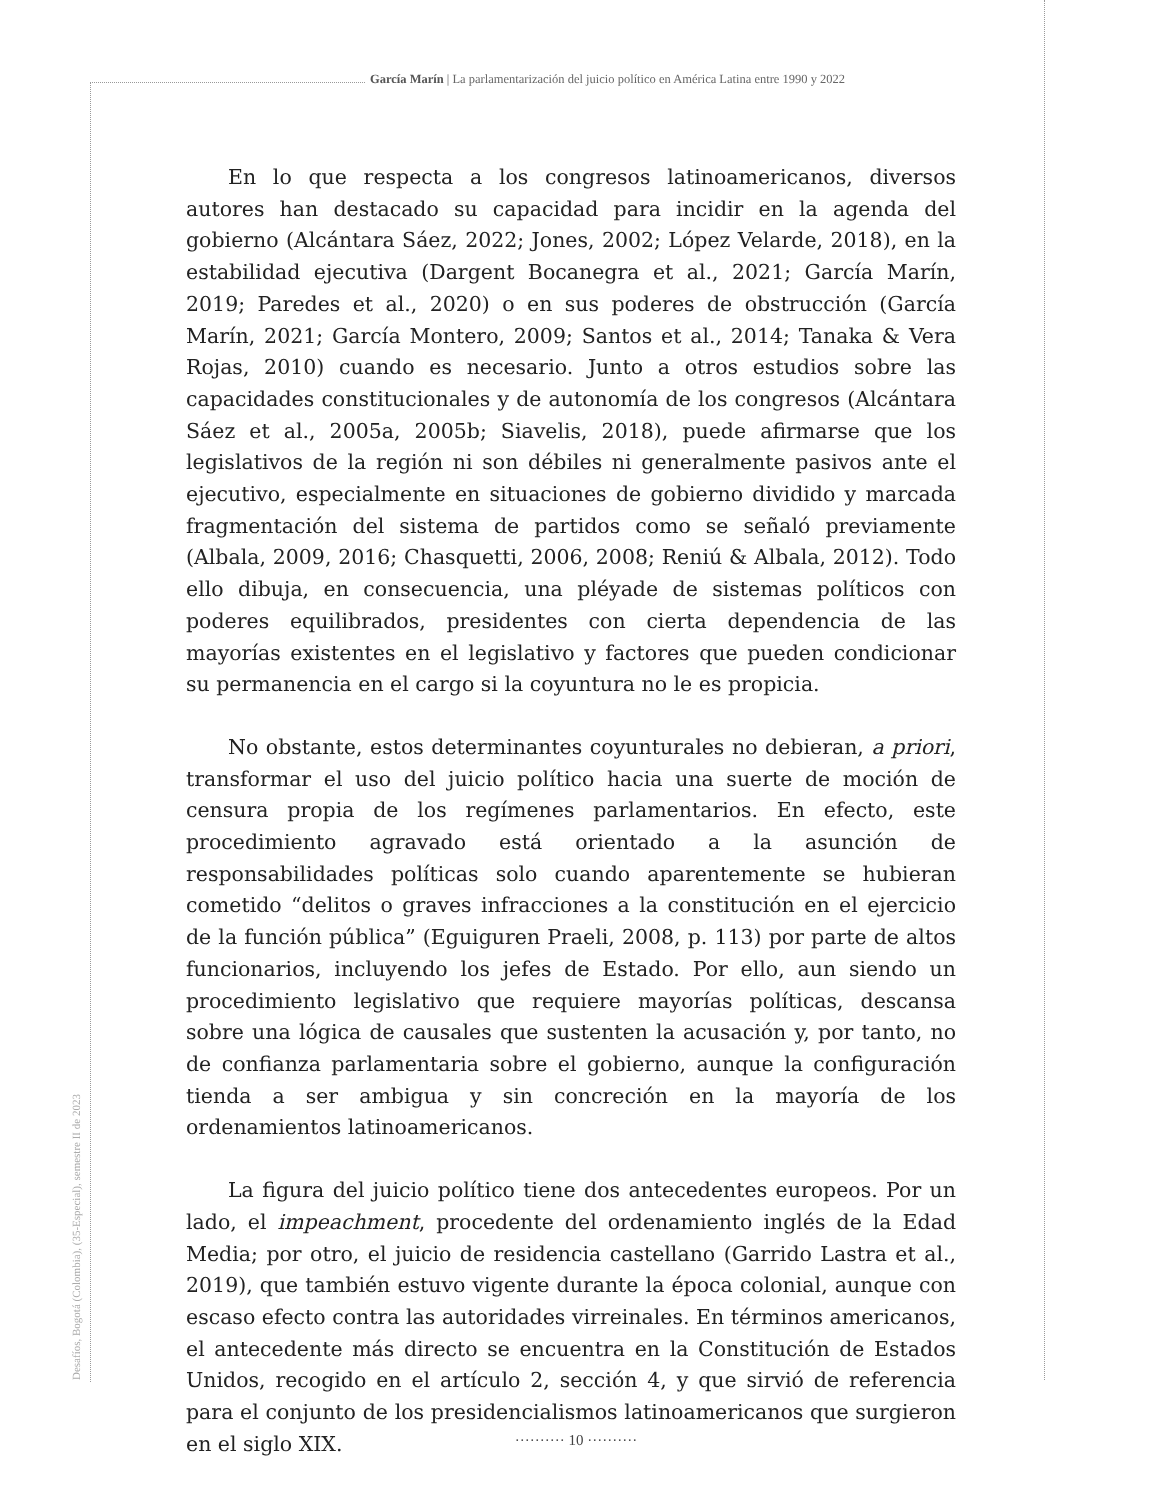García Marín | La parlamentarización del juicio político en América Latina entre 1990 y 2022
En lo que respecta a los congresos latinoamericanos, diversos autores han destacado su capacidad para incidir en la agenda del gobierno (Alcántara Sáez, 2022; Jones, 2002; López Velarde, 2018), en la estabilidad ejecutiva (Dargent Bocanegra et al., 2021; García Marín, 2019; Paredes et al., 2020) o en sus poderes de obstrucción (García Marín, 2021; García Montero, 2009; Santos et al., 2014; Tanaka & Vera Rojas, 2010) cuando es necesario. Junto a otros estudios sobre las capacidades constitucionales y de autonomía de los congresos (Alcántara Sáez et al., 2005a, 2005b; Siavelis, 2018), puede afirmarse que los legislativos de la región ni son débiles ni generalmente pasivos ante el ejecutivo, especialmente en situaciones de gobierno dividido y marcada fragmentación del sistema de partidos como se señaló previamente (Albala, 2009, 2016; Chasquetti, 2006, 2008; Reniú & Albala, 2012). Todo ello dibuja, en consecuencia, una pléyade de sistemas políticos con poderes equilibrados, presidentes con cierta dependencia de las mayorías existentes en el legislativo y factores que pueden condicionar su permanencia en el cargo si la coyuntura no le es propicia.
No obstante, estos determinantes coyunturales no debieran, a priori, transformar el uso del juicio político hacia una suerte de moción de censura propia de los regímenes parlamentarios. En efecto, este procedimiento agravado está orientado a la asunción de responsabilidades políticas solo cuando aparentemente se hubieran cometido “delitos o graves infracciones a la constitución en el ejercicio de la función pública” (Eguiguren Praeli, 2008, p. 113) por parte de altos funcionarios, incluyendo los jefes de Estado. Por ello, aun siendo un procedimiento legislativo que requiere mayorías políticas, descansa sobre una lógica de causales que sustenten la acusación y, por tanto, no de confianza parlamentaria sobre el gobierno, aunque la configuración tienda a ser ambigua y sin concreción en la mayoría de los ordenamientos latinoamericanos.
La figura del juicio político tiene dos antecedentes europeos. Por un lado, el impeachment, procedente del ordenamiento inglés de la Edad Media; por otro, el juicio de residencia castellano (Garrido Lastra et al., 2019), que también estuvo vigente durante la época colonial, aunque con escaso efecto contra las autoridades virreinales. En términos americanos, el antecedente más directo se encuentra en la Constitución de Estados Unidos, recogido en el artículo 2, sección 4, y que sirvió de referencia para el conjunto de los presidencialismos latinoamericanos que surgieron en el siglo XIX.
Desafíos, Bogotá (Colombia), (35-Especial), semestre II de 2023
·········· 10 ··········